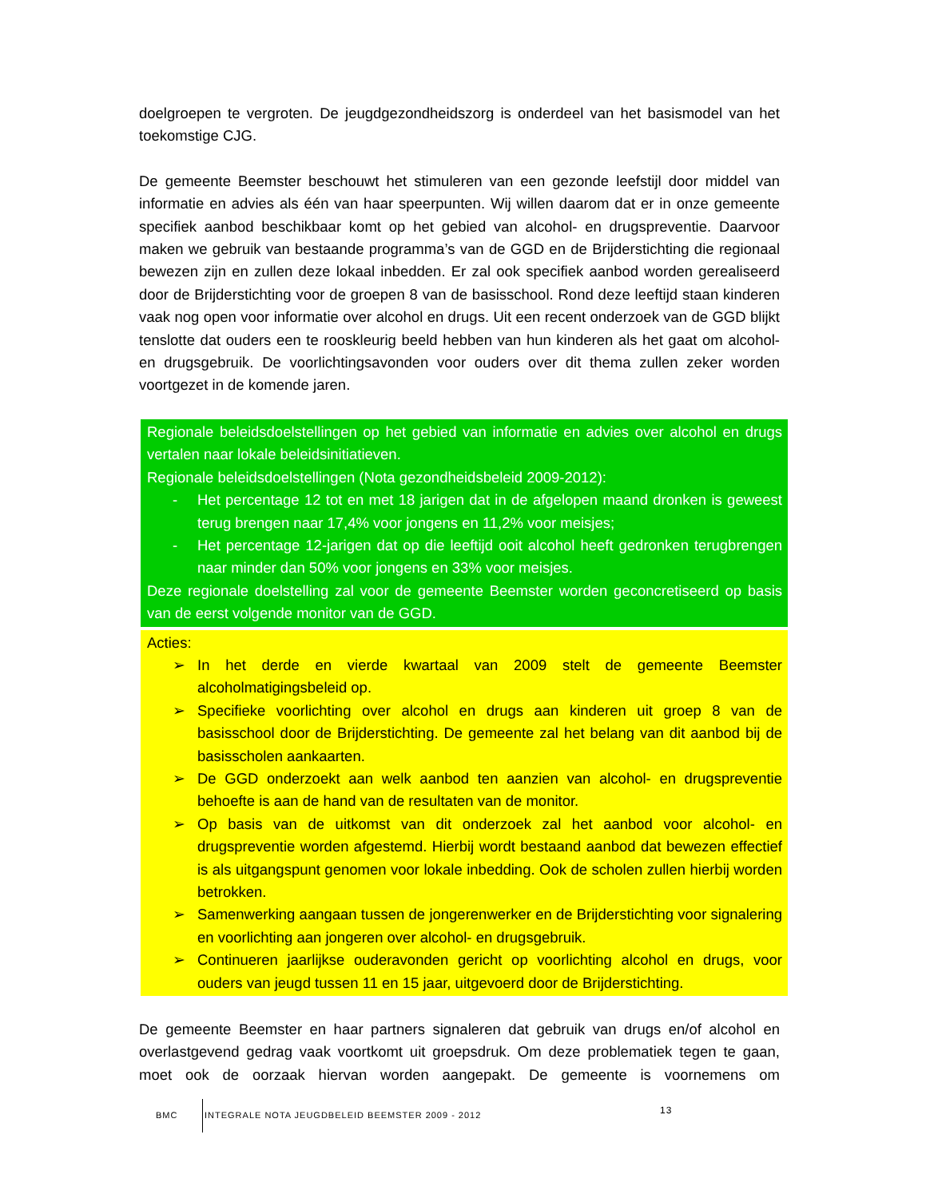doelgroepen te vergroten. De jeugdgezondheidszorg is onderdeel van het basismodel van het toekomstige CJG.
De gemeente Beemster beschouwt het stimuleren van een gezonde leefstijl door middel van informatie en advies als één van haar speerpunten. Wij willen daarom dat er in onze gemeente specifiek aanbod beschikbaar komt op het gebied van alcohol- en drugspreventie. Daarvoor maken we gebruik van bestaande programma’s van de GGD en de Brijderstichting die regionaal bewezen zijn en zullen deze lokaal inbedden. Er zal ook specifiek aanbod worden gerealiseerd door de Brijderstichting voor de groepen 8 van de basisschool. Rond deze leeftijd staan kinderen vaak nog open voor informatie over alcohol en drugs. Uit een recent onderzoek van de GGD blijkt tenslotte dat ouders een te rooskleurig beeld hebben van hun kinderen als het gaat om alcohol- en drugsgebruik. De voorlichtingsavonden voor ouders over dit thema zullen zeker worden voortgezet in de komende jaren.
Regionale beleidsdoelstellingen op het gebied van informatie en advies over alcohol en drugs vertalen naar lokale beleidsinitiatieven.
Regionale beleidsdoelstellingen (Nota gezondheidsbeleid 2009-2012):
- Het percentage 12 tot en met 18 jarigen dat in de afgelopen maand dronken is geweest terug brengen naar 17,4% voor jongens en 11,2% voor meisjes;
- Het percentage 12-jarigen dat op die leeftijd ooit alcohol heeft gedronken terugbrengen naar minder dan 50% voor jongens en 33% voor meisjes.
Deze regionale doelstelling zal voor de gemeente Beemster worden geconcretiseerd op basis van de eerst volgende monitor van de GGD.
Acties:
➢ In het derde en vierde kwartaal van 2009 stelt de gemeente Beemster alcoholmatigingsbeleid op.
➢ Specifieke voorlichting over alcohol en drugs aan kinderen uit groep 8 van de basisschool door de Brijderstichting. De gemeente zal het belang van dit aanbod bij de basisscholen aankaarten.
➢ De GGD onderzoekt aan welk aanbod ten aanzien van alcohol- en drugspreventie behoefte is aan de hand van de resultaten van de monitor.
➢ Op basis van de uitkomst van dit onderzoek zal het aanbod voor alcohol- en drugspreventie worden afgestemd. Hierbij wordt bestaand aanbod dat bewezen effectief is als uitgangspunt genomen voor lokale inbedding. Ook de scholen zullen hierbij worden betrokken.
➢ Samenwerking aangaan tussen de jongerenwerker en de Brijderstichting voor signalering en voorlichting aan jongeren over alcohol- en drugsgebruik.
➢ Continueren jaarlijkse ouderavonden gericht op voorlichting alcohol en drugs, voor ouders van jeugd tussen 11 en 15 jaar, uitgevoerd door de Brijderstichting.
De gemeente Beemster en haar partners signaleren dat gebruik van drugs en/of alcohol en overlastgevend gedrag vaak voortkomt uit groepsdruk. Om deze problematiek tegen te gaan, moet ook de oorzaak hiervan worden aangepakt. De gemeente is voornemens om
BMC INTEGRALE NOTA JEUGDBELEID BEEMSTER 2009 - 2012 13